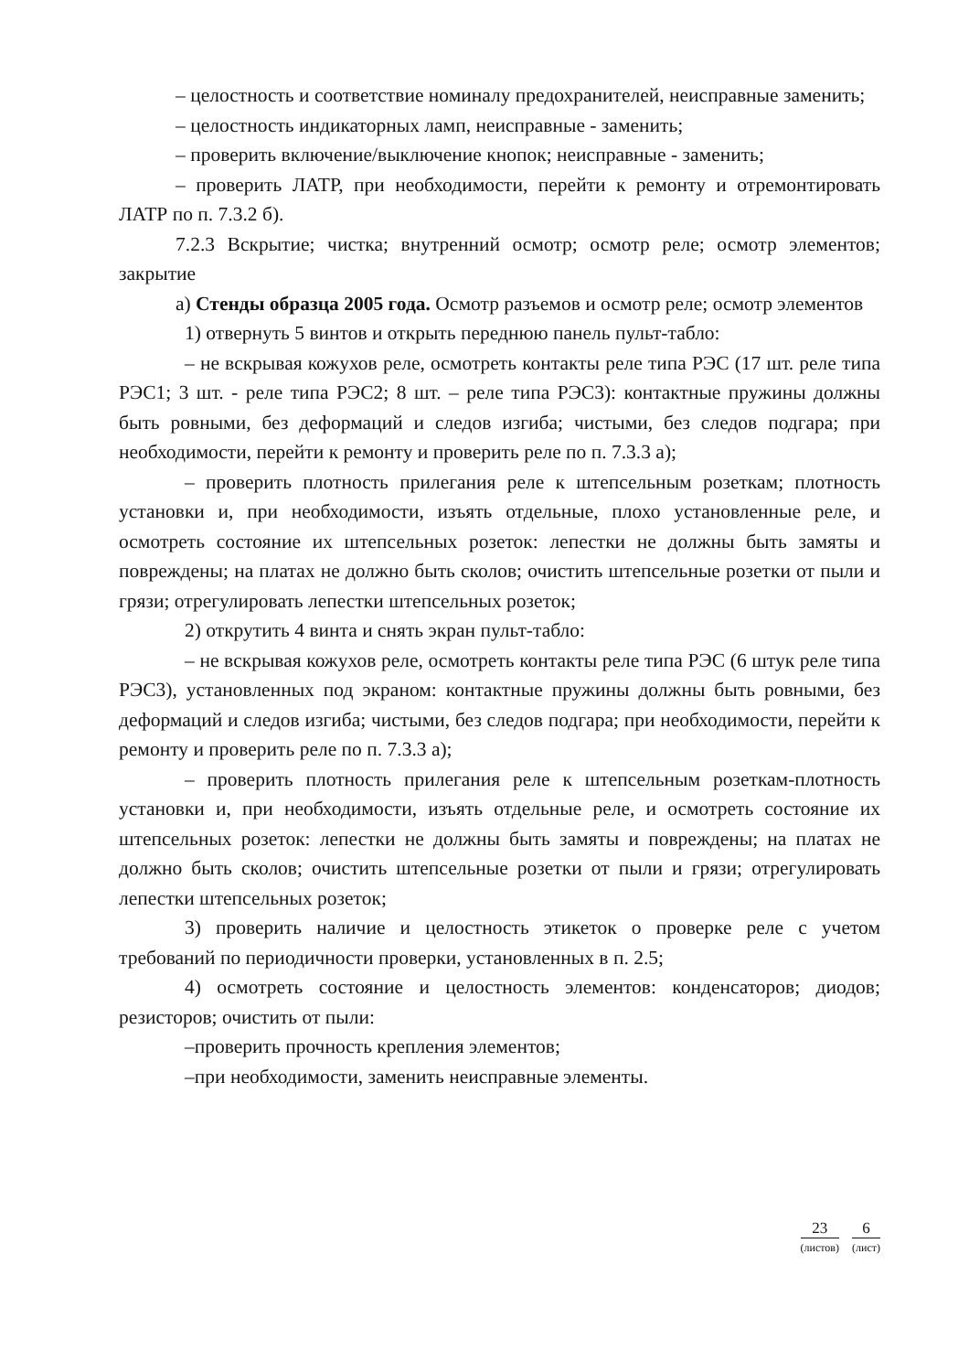– целостность и соответствие номиналу предохранителей, неисправные заменить;
– целостность индикаторных ламп, неисправные - заменить;
– проверить включение/выключение кнопок; неисправные - заменить;
– проверить ЛАТР, при необходимости, перейти к ремонту и отремонтировать ЛАТР по п. 7.3.2 б).
7.2.3 Вскрытие; чистка; внутренний осмотр; осмотр реле; осмотр элементов; закрытие
а) Стенды образца 2005 года. Осмотр разъемов и осмотр реле; осмотр элементов
1) отвернуть 5 винтов и открыть переднюю панель пульт-табло:
– не вскрывая кожухов реле, осмотреть контакты реле типа РЭС (17 шт. реле типа РЭС1; 3 шт. - реле типа РЭС2; 8 шт. – реле типа РЭС3): контактные пружины должны быть ровными, без деформаций и следов изгиба; чистыми, без следов подгара; при необходимости, перейти к ремонту и проверить реле по п. 7.3.3 а);
– проверить плотность прилегания реле к штепсельным розеткам; плотность установки и, при необходимости, изъять отдельные, плохо установленные реле, и осмотреть состояние их штепсельных розеток: лепестки не должны быть замяты и повреждены; на платах не должно быть сколов; очистить штепсельные розетки от пыли и грязи; отрегулировать лепестки штепсельных розеток;
2) открутить 4 винта и снять экран пульт-табло:
– не вскрывая кожухов реле, осмотреть контакты реле типа РЭС (6 штук реле типа РЭС3), установленных под экраном: контактные пружины должны быть ровными, без деформаций и следов изгиба; чистыми, без следов подгара; при необходимости, перейти к ремонту и проверить реле по п. 7.3.3 а);
– проверить плотность прилегания реле к штепсельным розеткам-плотность установки и, при необходимости, изъять отдельные реле, и осмотреть состояние их штепсельных розеток: лепестки не должны быть замяты и повреждены; на платах не должно быть сколов; очистить штепсельные розетки от пыли и грязи; отрегулировать лепестки штепсельных розеток;
3) проверить наличие и целостность этикеток о проверке реле с учетом требований по периодичности проверки, установленных в п. 2.5;
4) осмотреть состояние и целостность элементов: конденсаторов; диодов; резисторов; очистить от пыли:
–проверить прочность крепления элементов;
–при необходимости, заменить неисправные элементы.
23
(листов)
6
(лист)